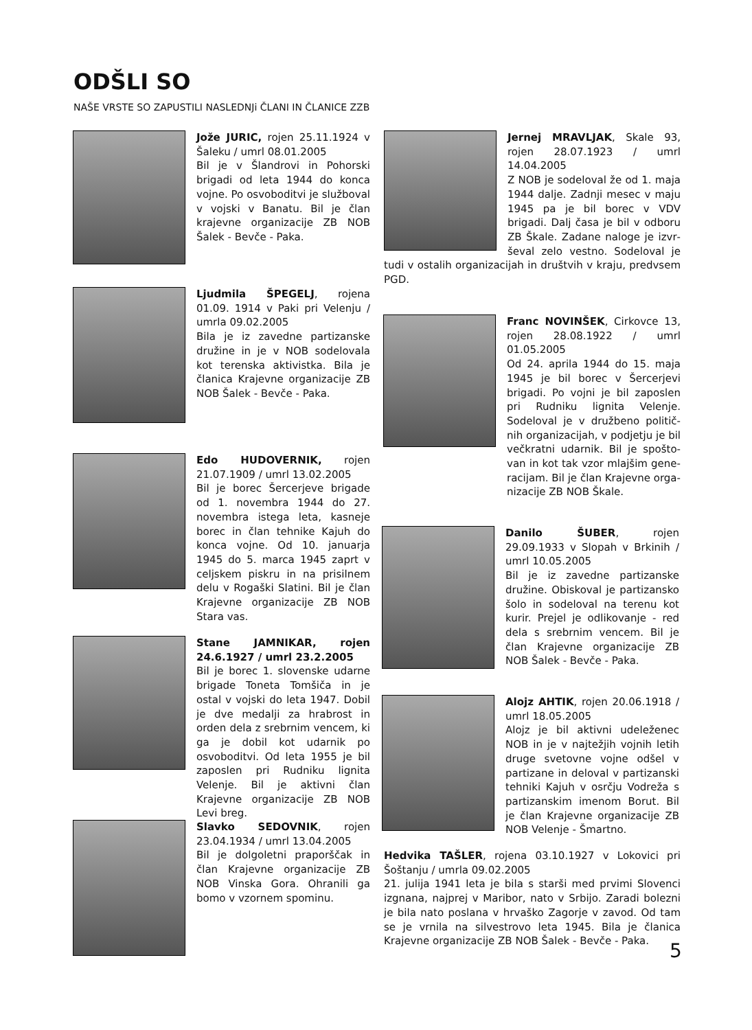ODŠLI SO
NAŠE VRSTE SO ZAPUSTILI NASLEDNJi ČLANI IN ČLANICE ZZB
Jože JURIC, rojen 25.11.1924 v Šaleku / umrl 08.01.2005
Bil je v Šlandrovi in Pohorski brigadi od leta 1944 do konca vojne. Po osvoboditvi je službo­val v vojski v Banatu. Bil je član krajevne organizacije ZB NOB Šalek - Bevče - Paka.
Ljudmila ŠPEGELJ, rojena 01.09. 1914 v Paki pri Velenju / umrla 09.02.2005
Bila je iz zavedne partizanske družine in je v NOB sodelovala kot terenska aktivistka. Bila je članica Krajevne organizacije ZB NOB Šalek - Bevče - Paka.
Edo HUDOVERNIK, rojen 21.07.1909 / umrl 13.02.2005
Bil je borec Šercerjeve brigade od 1. novembra 1944 do 27. novembra istega leta, kasneje borec in član tehnike Kajuh do konca vojne. Od 10. januarja 1945 do 5. marca 1945 zaprt v celjskem piskru in na prisilnem delu v Rogaški Slatini. Bil je član Krajevne organizacije ZB NOB Stara vas.
Stane JAMNIKAR, rojen 24.6.1927 / umrl 23.2.2005
Bil je borec 1. slovenske udarne brigade Toneta Tomšiča in je ostal v vojski do leta 1947. Dobil je dve medalji za hrabrost in orden dela z srebrnim vencem, ki ga je dobil kot udarnik po osvoboditvi. Od leta 1955 je bil zaposlen pri Rudniku lignita Velenje. Bil je aktivni član Krajevne organizaci­je ZB NOB Levi breg.
Slavko SEDOVNIK, rojen 23.04.1934 / umrl 13.04.2005
Bil je dolgoletni praporščak in član Krajevne organizacije ZB NOB Vinska Gora. Ohranili ga bomo v vzornem spominu.
Jernej MRAVLJAK, Skale 93, rojen 28.07.1923 / umrl 14.04.2005
Z NOB je sodeloval že od 1. maja 1944 dalje. Zadnji mesec v maju 1945 pa je bil borec v VDV brigadi. Dalj časa je bil v odboru ZB Škale. Zadane naloge je izvr­ševal zelo vestno. Sodeloval je tudi v ostalih organizacijah in društvih v kraju, predvsem PGD.
Franc NOVINŠEK, Cirkovce 13, rojen 28.08.1922 / umrl 01.05.2005
Od 24. aprila 1944 do 15. maja 1945 je bil borec v Šercerjevi brigadi. Po vojni je bil zaposlen pri Rudniku lignita Velenje. Sodeloval je v družbeno politič­nih organizacijah, v podjetju je bil večkratni udarnik. Bil je spošto­van in kot tak vzor mlajšim gene­racijam. Bil je član Krajevne orga­nizacije ZB NOB Škale.
Danilo ŠUBER, rojen 29.09.1933 v Slopah v Brkinih / umrl 10.05.2005
Bil je iz zavedne partizanske družine. Obiskoval je partizansko šolo in sodeloval na terenu kot kurir. Prejel je odlikovanje - red dela s srebrnim vencem. Bil je član Krajevne organizacije ZB NOB Šalek - Bevče - Paka.
Alojz AHTIK, rojen 20.06.1918 / umrl 18.05.2005
Alojz je bil aktivni udeleženec NOB in je v najtežjih vojnih letih druge svetovne vojne odšel v partizane in deloval v partizanski tehniki Kajuh v osrčju Vodreža s partizanskim imenom Borut. Bil je član Krajevne organizacije ZB NOB Velenje - Šmartno.
Hedvika TAŠLER, rojena 03.10.1927 v Lokovici pri Šoštanju / umrla 09.02.2005
21. julija 1941 leta je bila s starši med prvimi Slovenci izgnana, najprej v Maribor, nato v Srbijo. Zaradi bolezni je bila nato poslana v hrvaško Zagorje v zavod. Od tam se je vrnila na silvestrovo leta 1945. Bila je članica Krajevne organizacije ZB NOB Šalek - Bevče - Paka.
5